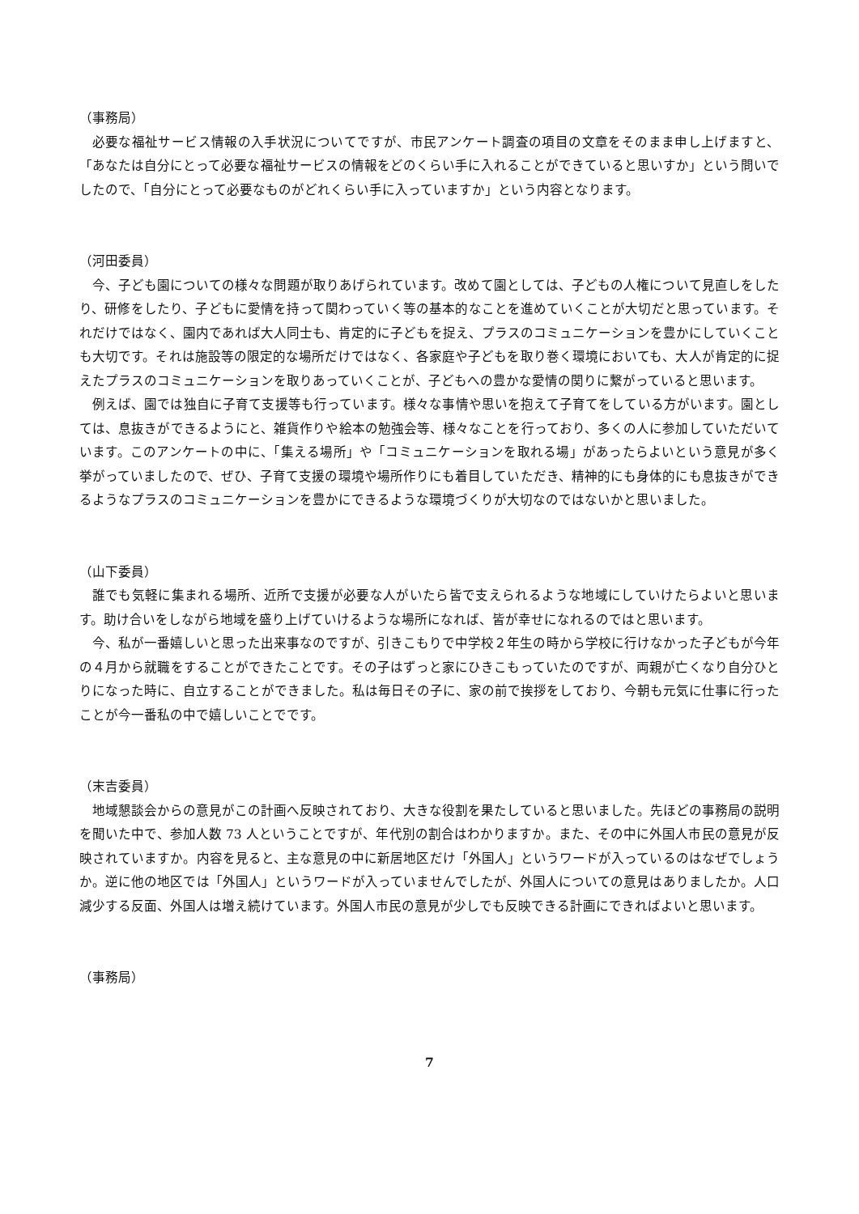（事務局）
必要な福祉サービス情報の入手状況についてですが、市民アンケート調査の項目の文章をそのまま申し上げますと、「あなたは自分にとって必要な福祉サービスの情報をどのくらい手に入れることができていると思いすか」という問いでしたので、「自分にとって必要なものがどれくらい手に入っていますか」という内容となります。
（河田委員）
今、子ども園についての様々な問題が取りあげられています。改めて園としては、子どもの人権について見直しをしたり、研修をしたり、子どもに愛情を持って関わっていく等の基本的なことを進めていくことが大切だと思っています。それだけではなく、園内であれば大人同士も、肯定的に子どもを捉え、プラスのコミュニケーションを豊かにしていくことも大切です。それは施設等の限定的な場所だけではなく、各家庭や子どもを取り巻く環境においても、大人が肯定的に捉えたプラスのコミュニケーションを取りあっていくことが、子どもへの豊かな愛情の関りに繋がっていると思います。
例えば、園では独自に子育て支援等も行っています。様々な事情や思いを抱えて子育てをしている方がいます。園としては、息抜きができるようにと、雑貨作りや絵本の勉強会等、様々なことを行っており、多くの人に参加していただいています。このアンケートの中に、「集える場所」や「コミュニケーションを取れる場」があったらよいという意見が多く挙がっていましたので、ぜひ、子育て支援の環境や場所作りにも着目していただき、精神的にも身体的にも息抜きができるようなプラスのコミュニケーションを豊かにできるような環境づくりが大切なのではないかと思いました。
（山下委員）
誰でも気軽に集まれる場所、近所で支援が必要な人がいたら皆で支えられるような地域にしていけたらよいと思います。助け合いをしながら地域を盛り上げていけるような場所になれば、皆が幸せになれるのではと思います。
今、私が一番嬉しいと思った出来事なのですが、引きこもりで中学校２年生の時から学校に行けなかった子どもが今年の４月から就職をすることができたことです。その子はずっと家にひきこもっていたのですが、両親が亡くなり自分ひとりになった時に、自立することができました。私は毎日その子に、家の前で挨拶をしており、今朝も元気に仕事に行ったことが今一番私の中で嬉しいことでです。
（末吉委員）
地域懇談会からの意見がこの計画へ反映されており、大きな役割を果たしていると思いました。先ほどの事務局の説明を聞いた中で、参加人数 73 人ということですが、年代別の割合はわかりますか。また、その中に外国人市民の意見が反映されていますか。内容を見ると、主な意見の中に新居地区だけ「外国人」というワードが入っているのはなぜでしょうか。逆に他の地区では「外国人」というワードが入っていませんでしたが、外国人についての意見はありましたか。人口減少する反面、外国人は増え続けています。外国人市民の意見が少しでも反映できる計画にできればよいと思います。
（事務局）
7